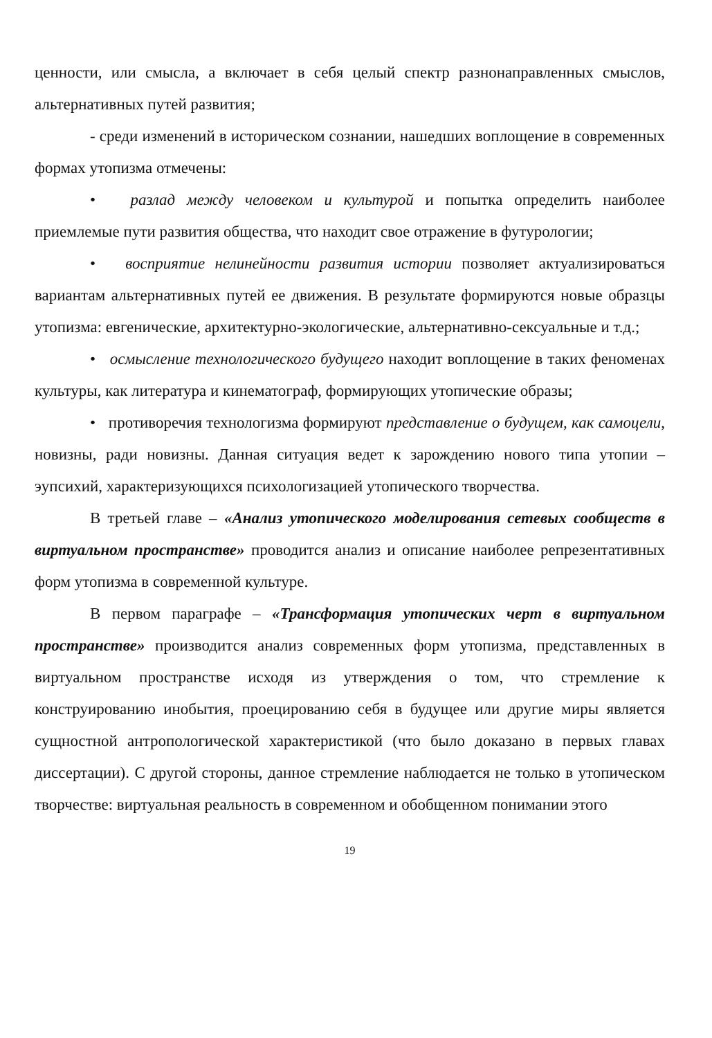ценности, или смысла, а включает в себя целый спектр разнонаправленных смыслов, альтернативных путей развития;
- среди изменений в историческом сознании, нашедших воплощение в современных формах утопизма отмечены:
• разлад между человеком и культурой и попытка определить наиболее приемлемые пути развития общества, что находит свое отражение в футурологии;
• восприятие нелинейности развития истории позволяет актуализироваться вариантам альтернативных путей ее движения. В результате формируются новые образцы утопизма: евгенические, архитектурно-экологические, альтернативно-сексуальные и т.д.;
• осмысление технологического будущего находит воплощение в таких феноменах культуры, как литература и кинематограф, формирующих утопические образы;
• противоречия технологизма формируют представление о будущем, как самоцели, новизны, ради новизны. Данная ситуация ведет к зарождению нового типа утопии – эупсихий, характеризующихся психологизацией утопического творчества.
В третьей главе – «Анализ утопического моделирования сетевых сообществ в виртуальном пространстве» проводится анализ и описание наиболее репрезентативных форм утопизма в современной культуре.
В первом параграфе – «Трансформация утопических черт в виртуальном пространстве» производится анализ современных форм утопизма, представленных в виртуальном пространстве исходя из утверждения о том, что стремление к конструированию инобытия, проецированию себя в будущее или другие миры является сущностной антропологической характеристикой (что было доказано в первых главах диссертации). С другой стороны, данное стремление наблюдается не только в утопическом творчестве: виртуальная реальность в современном и обобщенном понимании этого
19